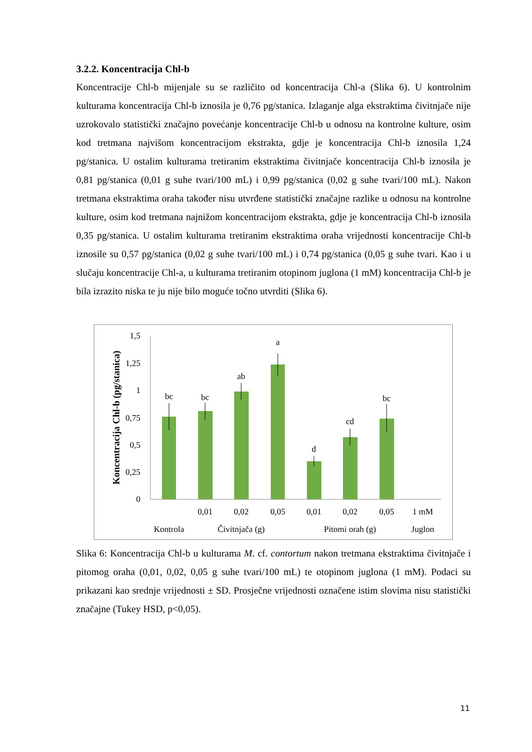3.2.2. Koncentracija Chl-b
Koncentracije Chl-b mijenjale su se različito od koncentracija Chl-a (Slika 6). U kontrolnim kulturama koncentracija Chl-b iznosila je 0,76 pg/stanica. Izlaganje alga ekstraktima čivitnjače nije uzrokovalo statistički značajno povećanje koncentracije Chl-b u odnosu na kontrolne kulture, osim kod tretmana najvišom koncentracijom ekstrakta, gdje je koncentracija Chl-b iznosila 1,24 pg/stanica. U ostalim kulturama tretiranim ekstraktima čivitnjače koncentracija Chl-b iznosila je 0,81 pg/stanica (0,01 g suhe tvari/100 mL) i 0,99 pg/stanica (0,02 g suhe tvari/100 mL). Nakon tretmana ekstraktima oraha također nisu utvrđene statistički značajne razlike u odnosu na kontrolne kulture, osim kod tretmana najnižom koncentracijom ekstrakta, gdje je koncentracija Chl-b iznosila 0,35 pg/stanica. U ostalim kulturama tretiranim ekstraktima oraha vrijednosti koncentracije Chl-b iznosile su 0,57 pg/stanica (0,02 g suhe tvari/100 mL) i 0,74 pg/stanica (0,05 g suhe tvari. Kao i u slučaju koncentracije Chl-a, u kulturama tretiranim otopinom juglona (1 mM) koncentracija Chl-b je bila izrazito niska te ju nije bilo moguće točno utvrditi (Slika 6).
Koncentracija Chl-b (pg/stanica)
1,5
1,25
1
0,75
0,5
0,25
0
bc
bc
ab
a
d
cd
bc
0,01
0,02
0,05
0,01
0,02
0,05
1 mM
Kontrola
Čivitnjača (g)
Pitomi orah (g)
Juglon
Slika 6: Koncentracija Chl-b u kulturama M. cf. contortum nakon tretmana ekstraktima čivitnjače i pitomog oraha (0,01, 0,02, 0,05 g suhe tvari/100 mL) te otopinom juglona (1 mM). Podaci su prikazani kao srednje vrijednosti ± SD. Prosječne vrijednosti označene istim slovima nisu statistički značajne (Tukey HSD, p<0,05).
11